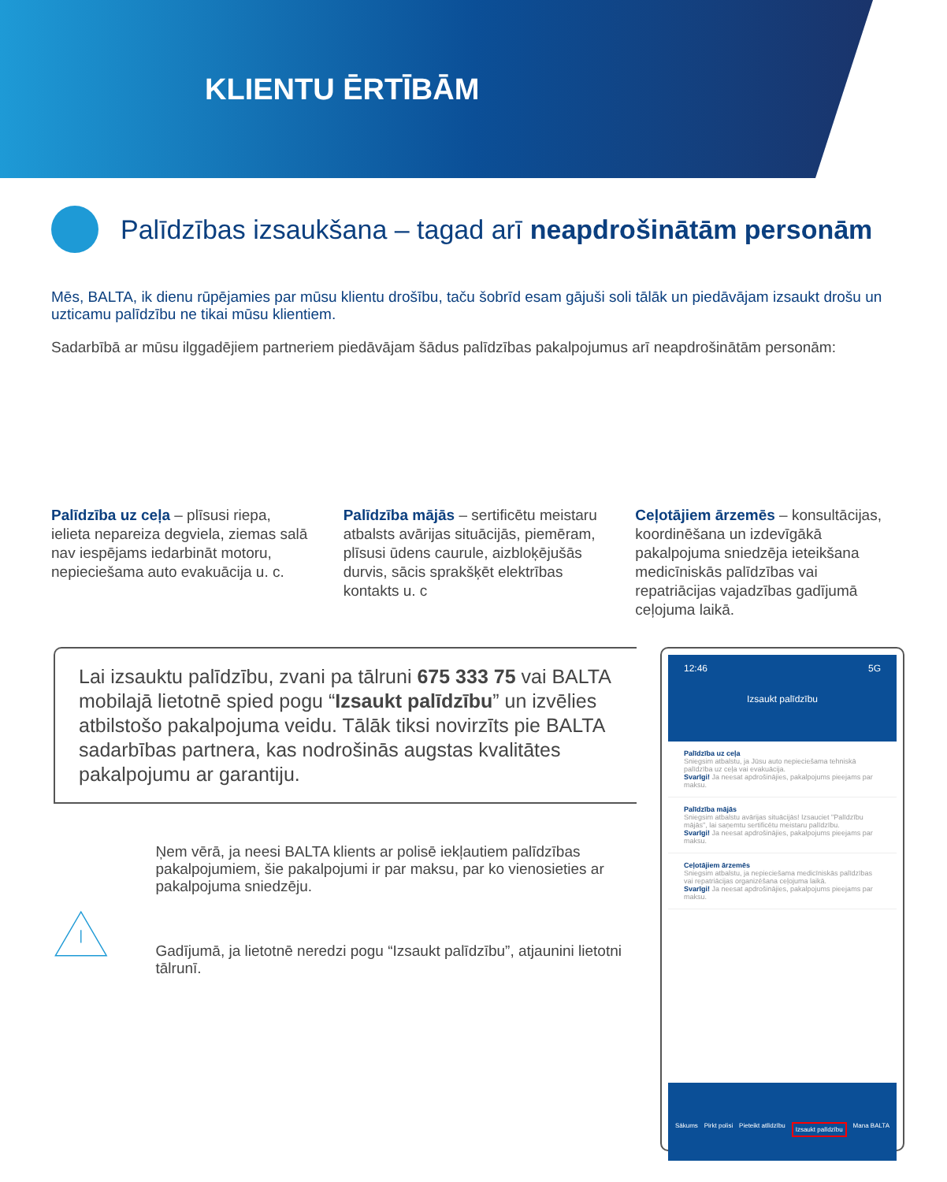KLIENTU ĒRTĪBĀM
Palīdzības izsaukšana – tagad arī neapdrošinātām personām
Mēs, BALTA, ik dienu rūpējamies par mūsu klientu drošību, taču šobrīd esam gājuši soli tālāk un piedāvājam izsaukt drošu un uzticamu palīdzību ne tikai mūsu klientiem.
Sadarbībā ar mūsu ilggadējiem partneriem piedāvājam šādus palīdzības pakalpojumus arī neapdrošinātām personām:
Palīdzība uz ceļa – plīsusi riepa, ielieta nepareiza degviela, ziemas salā nav iespējams iedarbināt motoru, nepieciešama auto evakuācija u. c.
Palīdzība mājās – sertificētu meistaru atbalsts avārijas situācijās, piemēram, plīsusi ūdens caurule, aizbloķējušās durvis, sācis sprakšķēt elektrības kontakts u. c
Ceļotājiem ārzemēs – konsultācijas, koordinēšana un izdevīgākā pakalpojuma sniedzēja ieteikšana medicīniskās palīdzības vai repatriācijas vajadzības gadījumā ceļojuma laikā.
Lai izsauktu palīdzību, zvani pa tālruni 675 333 75 vai BALTA mobilajā lietotnē spied pogu “Izsaukt palīdzību” un izvēlies atbilstošo pakalpojuma veidu. Tālāk tiksi novirzīts pie BALTA sadarbības partnera, kas nodrošinās augstas kvalitātes pakalpojumu ar garantiju.
Ņem vērā, ja neesi BALTA klients ar polisē iekļautiem palīdzības pakalpojumiem, šie pakalpojumi ir par maksu, par ko vienosieties ar pakalpojuma sniedzēju.
Gadījumā, ja lietotnē neredzi pogu “Izsaukt palīdzību”, atjaunini lietotni tālrunī.
12:46 5G
Izsaukt palīdzību
Palīdzība uz ceļa
Sniegsim atbalstu, ja Jūsu auto nepieciešama tehniskā palīdzība uz ceļa vai evakuācija.
Svarīgi! Ja neesat apdrošinājies, pakalpojums pieejams par maksu.
Palīdzība mājās
Sniegsim atbalstu avārijas situācijās! Izsauciet "Palīdzību mājās", lai saņemtu sertificētu meistaru palīdzību.
Svarīgi! Ja neesat apdrošinājies, pakalpojums pieejams par maksu.
Ceļotājiem ārzemēs
Sniegsim atbalstu, ja nepieciešama medicīniskās palīdzības vai repatriācijas organizēšana ceļojuma laikā.
Svarīgi! Ja neesat apdrošinājies, pakalpojums pieejams par maksu.
Sākums Pirkt polisi Pieteikt atlīdzību Izsaukt palīdzību Mana BALTA